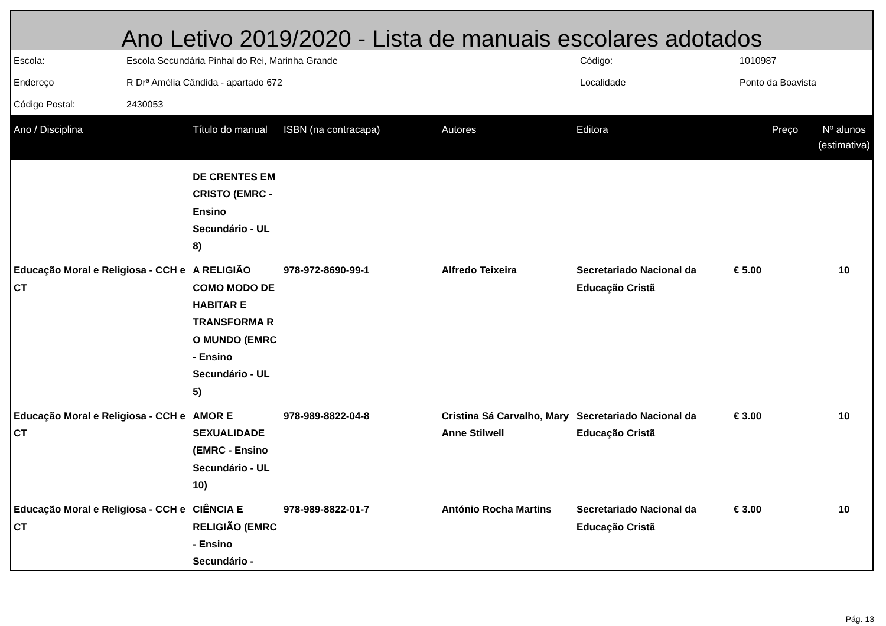Ano Letivo 2019/2020 - Lista de manuais escolares adotados
| Escola: | Escola Secundária Pinhal do Rei, Marinha Grande | Código: | 1010987 |
| Endereço | R Drª Amélia Cândida - apartado 672 | Localidade | Ponto da Boavista |
| Código Postal: | 2430053 | | |
| Ano / Disciplina | Título do manual | ISBN (na contracapa) | Autores | Editora | Preço | Nº alunos (estimativa) |
| --- | --- | --- | --- | --- | --- | --- |
| | DE CRENTES EM CRISTO (EMRC - Ensino Secundário - UL 8) | | | | | |
| Educação Moral e Religiosa - CCH e CT | A RELIGIÃO COMO MODO DE HABITAR E TRANSFORMA R O MUNDO (EMRC - Ensino Secundário - UL 5) | 978-972-8690-99-1 | Alfredo Teixeira | Secretariado Nacional da Educação Cristã | € 5.00 | 10 |
| Educação Moral e Religiosa - CCH e CT | AMOR E SEXUALIDADE (EMRC - Ensino Secundário - UL 10) | 978-989-8822-04-8 | Cristina Sá Carvalho, Mary Anne Stilwell | Secretariado Nacional da Educação Cristã | € 3.00 | 10 |
| Educação Moral e Religiosa - CCH e CT | CIÊNCIA E RELIGIÃO (EMRC - Ensino Secundário - | 978-989-8822-01-7 | António Rocha Martins | Secretariado Nacional da Educação Cristã | € 3.00 | 10 |
Pág. 13